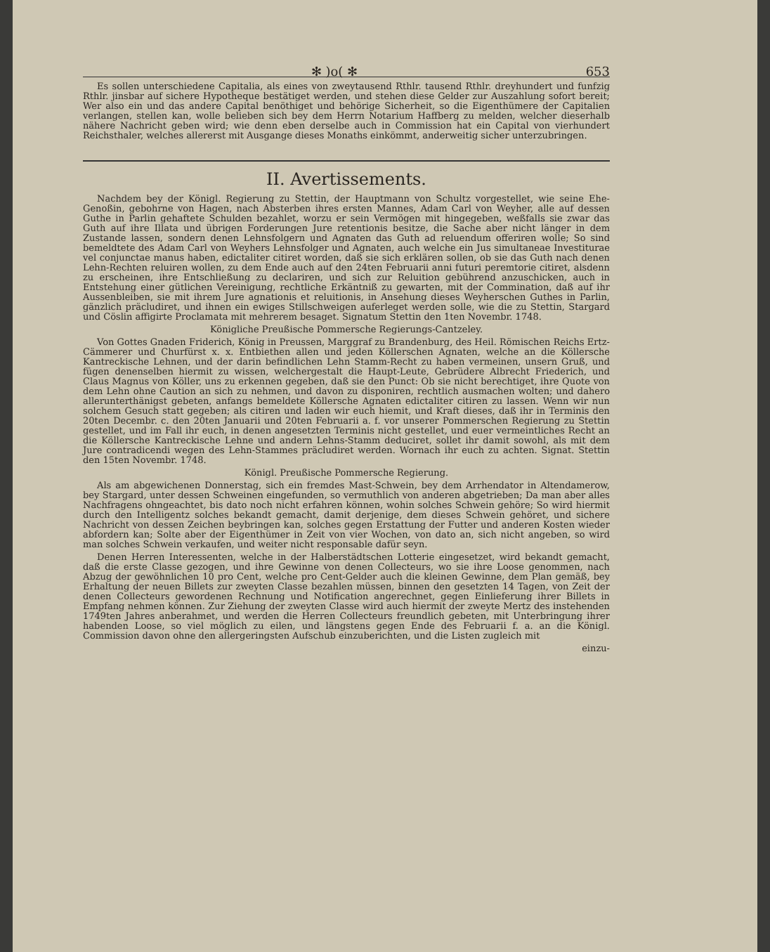✻ )o( ✻ 653
Es sollen unterschiedene Capitalia, als eines von zweytausend Rthlr. tausend Rthlr. dreyhundert und funfzig Rthlr. jinsbar auf sichere Hypotheque bestätiget werden, und stehen diese Gelder zur Auszahlung sofort bereit; Wer also ein und das andere Capital benöthiget und behörige Sicherheit, so die Eigenthümere der Capitalien verlangen, stellen kan, wolle belieben sich bey dem Herrn Notarium Haffberg zu melden, welcher dieserhalb nähere Nachricht geben wird; wie denn eben derselbe auch in Commission hat ein Capital von vierhundert Reichsthaler, welches allererst mit Ausgange dieses Monaths einkömmt, anderweitig sicher unterzubringen.
II. Avertissements.
Nachdem bey der Königl. Regierung zu Stettin, der Hauptmann von Schultz vorgestellet, wie seine Ehe-Genoßin, gebohrne von Hagen, nach Absterben ihres ersten Mannes, Adam Carl von Weyher, alle auf dessen Guthe in Parlin gehaftete Schulden bezahlet, worzu er sein Vermögen mit hingegeben, weßfalls sie zwar das Guth auf ihre Illata und übrigen Forderungen Jure retentionis besitze, die Sache aber nicht länger in dem Zustande lassen, sondern denen Lehnsfolgern und Agnaten das Guth ad reluendum offeriren wolle; So sind bemeldtete des Adam Carl von Weyhers Lehnsfolger und Agnaten, auch welche ein Jus simultaneae Investiturae vel conjunctae manus haben, edictaliter citiret worden, daß sie sich erklären sollen, ob sie das Guth nach denen Lehn-Rechten reluiren wollen, zu dem Ende auch auf den 24ten Februarii anni futuri peremtorie citiret, alsdenn zu erscheinen, ihre Entschließung zu declariren, und sich zur Reluition gebührend anzuschicken, auch in Entstehung einer gütlichen Vereinigung, rechtliche Erkäntniß zu gewarten, mit der Commination, daß auf ihr Aussenbleiben, sie mit ihrem Jure agnationis et reluitionis, in Ansehung dieses Weyherschen Guthes in Parlin, gänzlich präcludiret, und ihnen ein ewiges Stillschweigen auferleget werden solle, wie die zu Stettin, Stargard und Cöslin affigirte Proclamata mit mehrerem besaget. Signatum Stettin den 1ten Novembr. 1748.
Königliche Preußische Pommersche Regierungs-Cantzeley.
Von Gottes Gnaden Friderich, König in Preussen, Marggraf zu Brandenburg, des Heil. Römischen Reichs Ertz-Cämmerer und Churfürst x. x. Entbiethen allen und jeden Köllerschen Agnaten, welche an die Köllersche Kantreckische Lehnen, und der darin befindlichen Lehn Stamm-Recht zu haben vermeinen, unsern Gruß, und fügen denenselben hiermit zu wissen, welchergestalt die Haupt-Leute, Gebrüdere Albrecht Friederich, und Claus Magnus von Köller, uns zu erkennen gegeben, daß sie den Punct: Ob sie nicht berechtiget, ihre Quote von dem Lehn ohne Caution an sich zu nehmen, und davon zu disponiren, rechtlich ausmachen wolten; und dahero allerunterthänigst gebeten, anfangs bemeldete Köllersche Agnaten edictaliter citiren zu lassen. Wenn wir nun solchem Gesuch statt gegeben; als citiren und laden wir euch hiemit, und Kraft dieses, daß ihr in Terminis den 20ten Decembr. c. den 20ten Januarii und 20ten Februarii a. f. vor unserer Pommerschen Regierung zu Stettin gestellet, und im Fall ihr euch, in denen angesetzten Terminis nicht gestellet, und euer vermeintliches Recht an die Köllersche Kantreckische Lehne und andern Lehns-Stamm deduciret, sollet ihr damit sowohl, als mit dem Jure contradicendi wegen des Lehn-Stammes präcludiret werden. Wornach ihr euch zu achten. Signat. Stettin den 15ten Novembr. 1748.
Königl. Preußische Pommersche Regierung.
Als am abgewichenen Donnerstag, sich ein fremdes Mast-Schwein, bey dem Arrhendator in Altendamerow, bey Stargard, unter dessen Schweinen eingefunden, so vermuthlich von anderen abgetrieben; Da man aber alles Nachfragens ohngeachtet, bis dato noch nicht erfahren können, wohin solches Schwein gehöre; So wird hiermit durch den Intelligentz solches bekandt gemacht, damit derjenige, dem dieses Schwein gehöret, und sichere Nachricht von dessen Zeichen beybringen kan, solches gegen Erstattung der Futter und anderen Kosten wieder abfordern kan; Solte aber der Eigenthümer in Zeit von vier Wochen, von dato an, sich nicht angeben, so wird man solches Schwein verkaufen, und weiter nicht responsable dafür seyn.
Denen Herren Interessenten, welche in der Halberstädtschen Lotterie eingesetzet, wird bekandt gemacht, daß die erste Classe gezogen, und ihre Gewinne von denen Collecteurs, wo sie ihre Loose genommen, nach Abzug der gewöhnlichen 10 pro Cent, welche pro Cent-Gelder auch die kleinen Gewinne, dem Plan gemäß, bey Erhaltung der neuen Billets zur zweyten Classe bezahlen müssen, binnen den gesetzten 14 Tagen, von Zeit der denen Collecteurs gewordenen Rechnung und Notification angerechnet, gegen Einlieferung ihrer Billets in Empfang nehmen können. Zur Ziehung der zweyten Classe wird auch hiermit der zweyte Mertz des instehenden 1749ten Jahres anberahmet, und werden die Herren Collecteurs freundlich gebeten, mit Unterbringung ihrer habenden Loose, so viel möglich zu eilen, und längstens gegen Ende des Februarii f. a. an die Königl. Commission davon ohne den allergeringsten Aufschub einzuberichten, und die Listen zugleich mit
einzu-